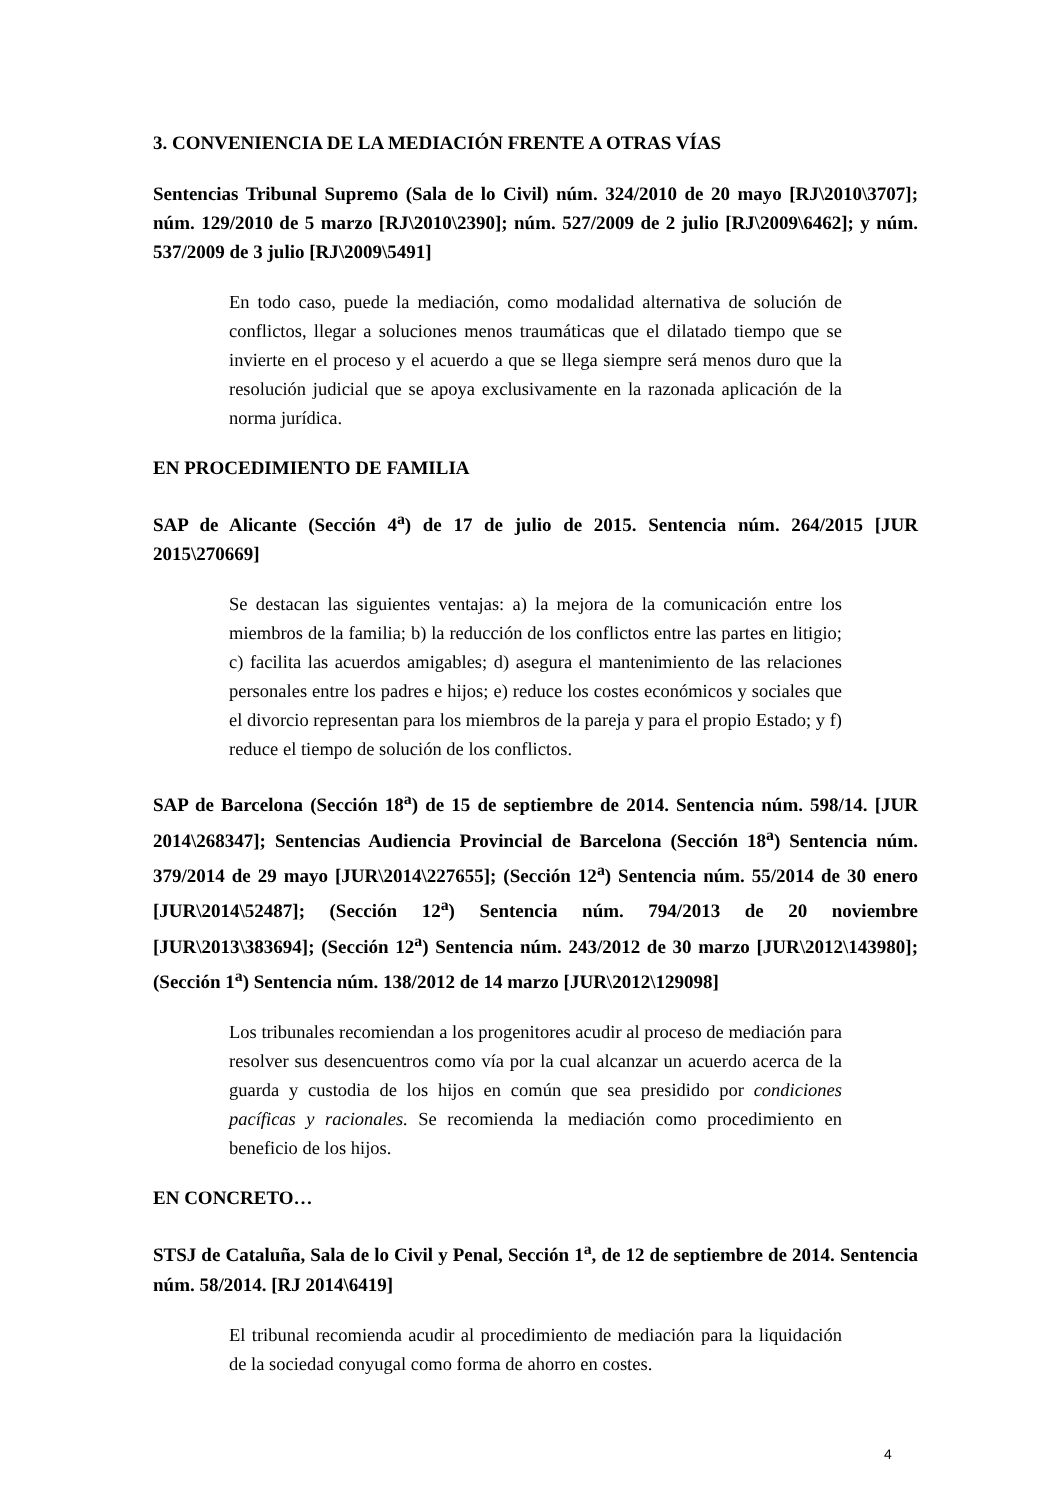3. CONVENIENCIA DE LA MEDIACIÓN FRENTE A OTRAS VÍAS
Sentencias Tribunal Supremo (Sala de lo Civil) núm. 324/2010 de 20 mayo [RJ\2010\3707]; núm. 129/2010 de 5 marzo [RJ\2010\2390]; núm. 527/2009 de 2 julio [RJ\2009\6462]; y núm. 537/2009 de 3 julio [RJ\2009\5491]
En todo caso, puede la mediación, como modalidad alternativa de solución de conflictos, llegar a soluciones menos traumáticas que el dilatado tiempo que se invierte en el proceso y el acuerdo a que se llega siempre será menos duro que la resolución judicial que se apoya exclusivamente en la razonada aplicación de la norma jurídica.
EN PROCEDIMIENTO DE FAMILIA
SAP de Alicante (Sección 4<sup>a</sup>) de 17 de julio de 2015. Sentencia núm. 264/2015 [JUR 2015\270669]
Se destacan las siguientes ventajas: a) la mejora de la comunicación entre los miembros de la familia; b) la reducción de los conflictos entre las partes en litigio; c) facilita las acuerdos amigables; d) asegura el mantenimiento de las relaciones personales entre los padres e hijos; e) reduce los costes económicos y sociales que el divorcio representan para los miembros de la pareja y para el propio Estado; y f) reduce el tiempo de solución de los conflictos.
SAP de Barcelona (Sección 18<sup>a</sup>) de 15 de septiembre de 2014. Sentencia núm. 598/14. [JUR 2014\268347]; Sentencias Audiencia Provincial de Barcelona (Sección 18<sup>a</sup>) Sentencia núm. 379/2014 de 29 mayo [JUR\2014\227655]; (Sección 12<sup>a</sup>) Sentencia núm. 55/2014 de 30 enero [JUR\2014\52487]; (Sección 12<sup>a</sup>) Sentencia núm. 794/2013 de 20 noviembre [JUR\2013\383694]; (Sección 12<sup>a</sup>) Sentencia núm. 243/2012 de 30 marzo [JUR\2012\143980]; (Sección 1<sup>a</sup>) Sentencia núm. 138/2012 de 14 marzo [JUR\2012\129098]
Los tribunales recomiendan a los progenitores acudir al proceso de mediación para resolver sus desencuentros como vía por la cual alcanzar un acuerdo acerca de la guarda y custodia de los hijos en común que sea presidido por condiciones pacíficas y racionales. Se recomienda la mediación como procedimiento en beneficio de los hijos.
EN CONCRETO…
STSJ de Cataluña, Sala de lo Civil y Penal, Sección 1<sup>a</sup>, de 12 de septiembre de 2014. Sentencia núm. 58/2014. [RJ 2014\6419]
El tribunal recomienda acudir al procedimiento de mediación para la liquidación de la sociedad conyugal como forma de ahorro en costes.
4